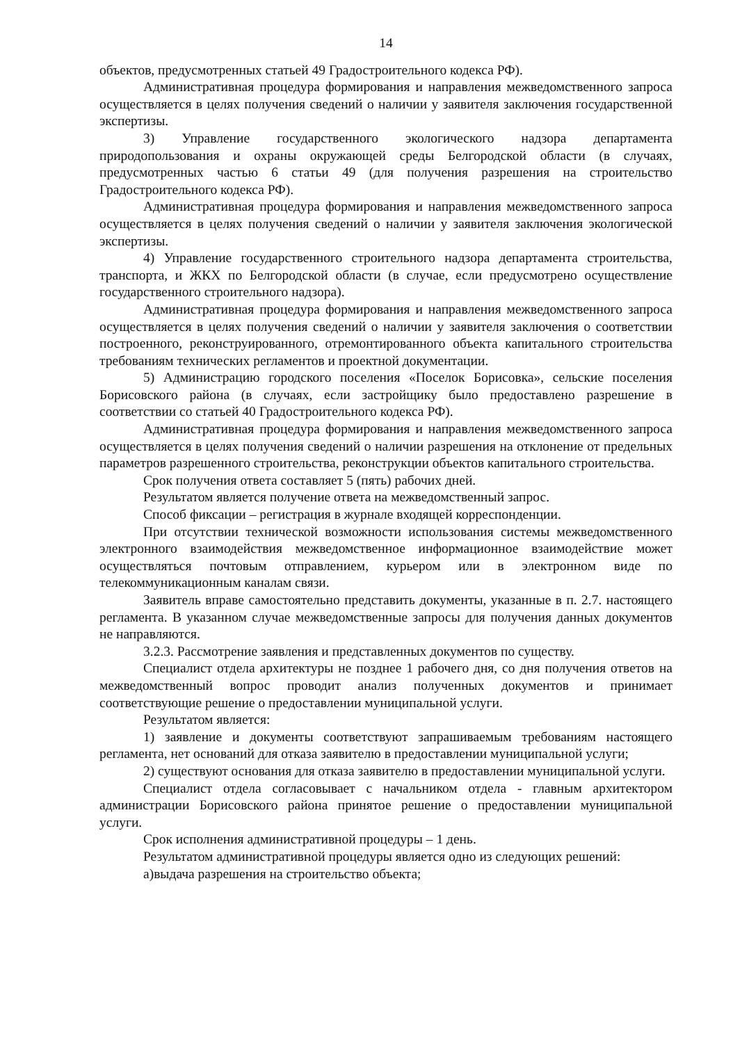14
объектов, предусмотренных статьей 49 Градостроительного кодекса РФ).
Административная процедура формирования и направления межведомственного запроса осуществляется в целях получения сведений о наличии у заявителя заключения государственной экспертизы.
3) Управление государственного экологического надзора департамента природопользования и охраны окружающей среды Белгородской области (в случаях, предусмотренных частью 6 статьи 49 (для получения разрешения на строительство Градостроительного кодекса РФ).
Административная процедура формирования и направления межведомственного запроса осуществляется в целях получения сведений о наличии у заявителя заключения экологической экспертизы.
4) Управление государственного строительного надзора департамента строительства, транспорта, и ЖКХ по Белгородской области (в случае, если предусмотрено осуществление государственного строительного надзора).
Административная процедура формирования и направления межведомственного запроса осуществляется в целях получения сведений о наличии у заявителя заключения о соответствии построенного, реконструированного, отремонтированного объекта капитального строительства требованиям технических регламентов и проектной документации.
5) Администрацию городского поселения «Поселок Борисовка», сельские поселения Борисовского района (в случаях, если застройщику было предоставлено разрешение в соответствии со статьей 40 Градостроительного кодекса РФ).
Административная процедура формирования и направления межведомственного запроса осуществляется в целях получения сведений о наличии разрешения на отклонение от предельных параметров разрешенного строительства, реконструкции объектов капитального строительства.
Срок получения ответа составляет 5 (пять) рабочих дней.
Результатом является получение ответа на межведомственный запрос.
Способ фиксации – регистрация в журнале входящей корреспонденции.
При отсутствии технической возможности использования системы межведомственного электронного взаимодействия межведомственное информационное взаимодействие может осуществляться почтовым отправлением, курьером или в электронном виде по телекоммуникационным каналам связи.
Заявитель вправе самостоятельно представить документы, указанные в п. 2.7. настоящего регламента. В указанном случае межведомственные запросы для получения данных документов не направляются.
3.2.3. Рассмотрение заявления и представленных документов по существу.
Специалист отдела архитектуры не позднее 1 рабочего дня, со дня получения ответов на межведомственный вопрос проводит анализ полученных документов и принимает соответствующие решение о предоставлении муниципальной услуги.
Результатом является:
1) заявление и документы соответствуют запрашиваемым требованиям настоящего регламента, нет оснований для отказа заявителю в предоставлении муниципальной услуги;
2) существуют основания для отказа заявителю в предоставлении муниципальной услуги.
Специалист отдела согласовывает с начальником отдела - главным архитектором администрации Борисовского района принятое решение о предоставлении муниципальной услуги.
Срок исполнения административной процедуры – 1 день.
Результатом административной процедуры является одно из следующих решений:
а)выдача разрешения на строительство объекта;